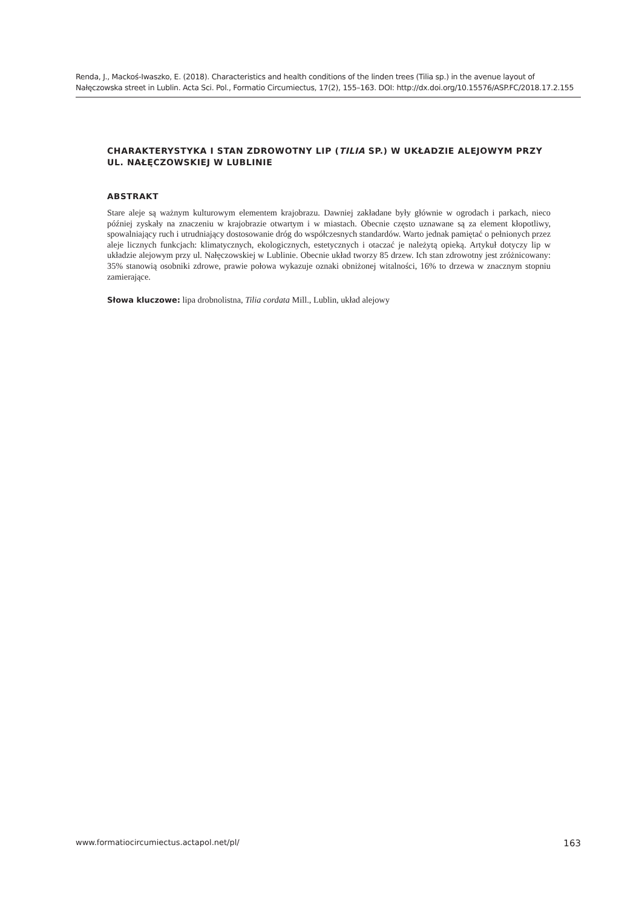Renda, J., Mackoś-Iwaszko, E. (2018). Characteristics and health conditions of the linden trees (Tilia sp.) in the avenue layout of Nałęczowska street in Lublin. Acta Sci. Pol., Formatio Circumiectus, 17(2), 155–163. DOI: http://dx.doi.org/10.15576/ASP.FC/2018.17.2.155
CHARAKTERYSTYKA I STAN ZDROWOTNY LIP (TILIA SP.) W UKŁADZIE ALEJOWYM PRZY UL. NAŁĘCZOWSKIEJ W LUBLINIE
ABSTRAKT
Stare aleje są ważnym kulturowym elementem krajobrazu. Dawniej zakładane były głównie w ogrodach i parkach, nieco później zyskały na znaczeniu w krajobrazie otwartym i w miastach. Obecnie często uznawane są za element kłopotliwy, spowalniający ruch i utrudniający dostosowanie dróg do współczesnych standardów. Warto jednak pamiętać o pełnionych przez aleje licznych funkcjach: klimatycznych, ekologicznych, estetycznych i otaczać je należytą opieką. Artykuł dotyczy lip w układzie alejowym przy ul. Nałęczowskiej w Lublinie. Obecnie układ tworzy 85 drzew. Ich stan zdrowotny jest zróżnicowany: 35% stanowią osobniki zdrowe, prawie połowa wykazuje oznaki obniżonej witalności, 16% to drzewa w znacznym stopniu zamierające.
Słowa kluczowe: lipa drobnolistna, Tilia cordata Mill., Lublin, układ alejowy
www.formatiocircumiectus.actapol.net/pl/ 163